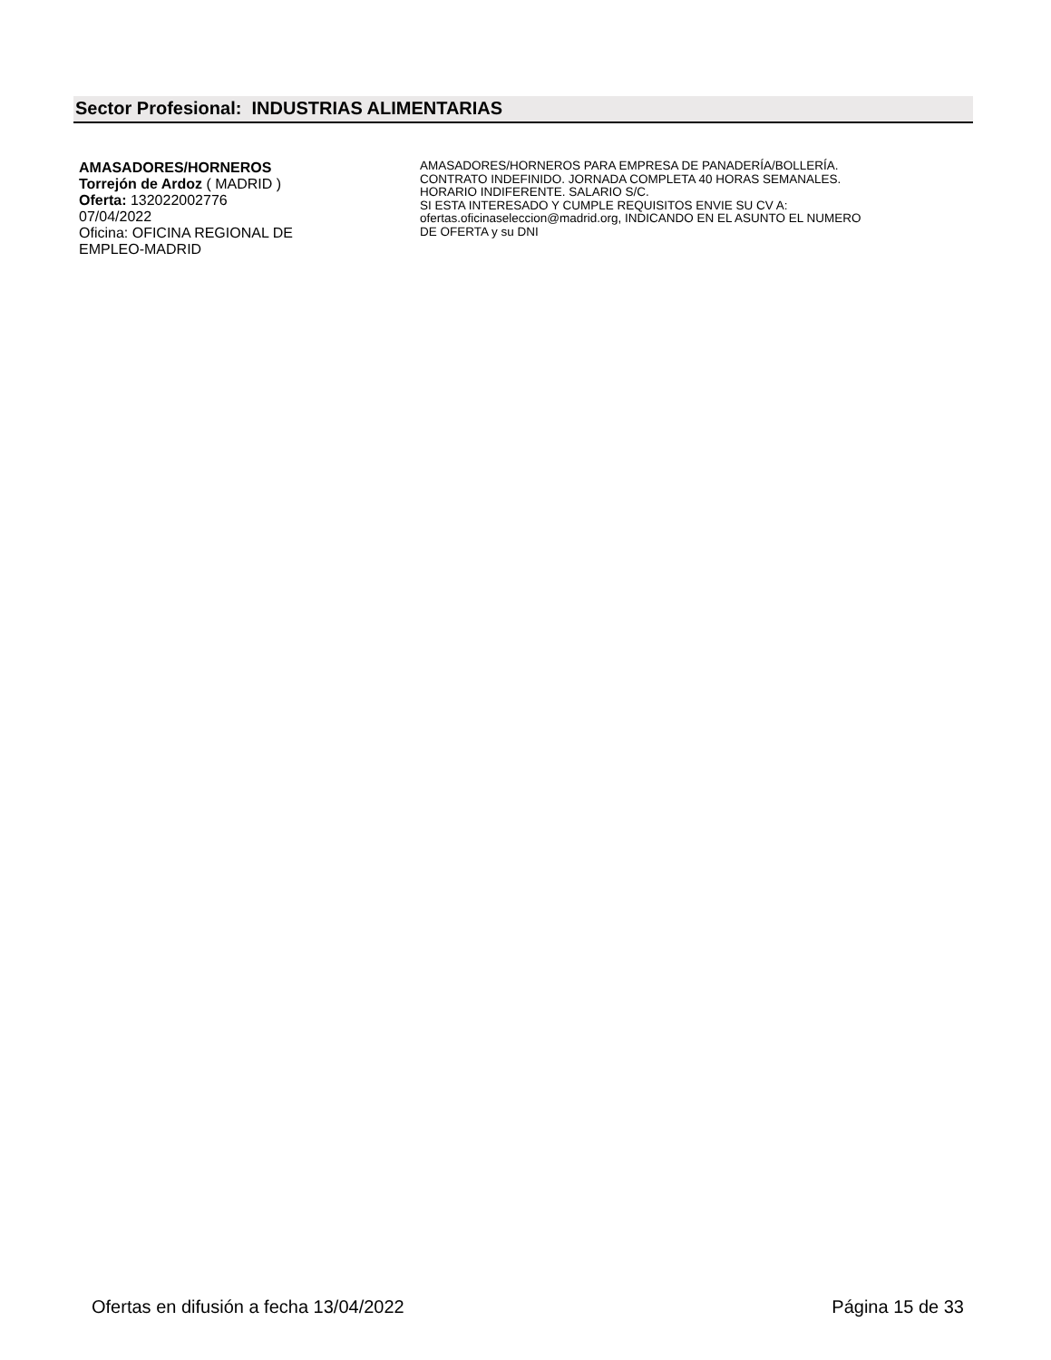Sector Profesional: INDUSTRIAS ALIMENTARIAS
AMASADORES/HORNEROS
Torrejón de Ardoz ( MADRID )
Oferta: 132022002776
07/04/2022
Oficina: OFICINA REGIONAL DE
EMPLEO-MADRID
AMASADORES/HORNEROS PARA EMPRESA DE PANADERÍA/BOLLERÍA.
CONTRATO INDEFINIDO. JORNADA COMPLETA 40 HORAS SEMANALES.
HORARIO INDIFERENTE. SALARIO S/C.
SI ESTA INTERESADO Y CUMPLE REQUISITOS ENVIE SU CV A:
ofertas.oficinaseleccion@madrid.org, INDICANDO EN EL ASUNTO EL NUMERO
DE OFERTA y su DNI
Ofertas en difusión a fecha 13/04/2022 Página 15 de 33